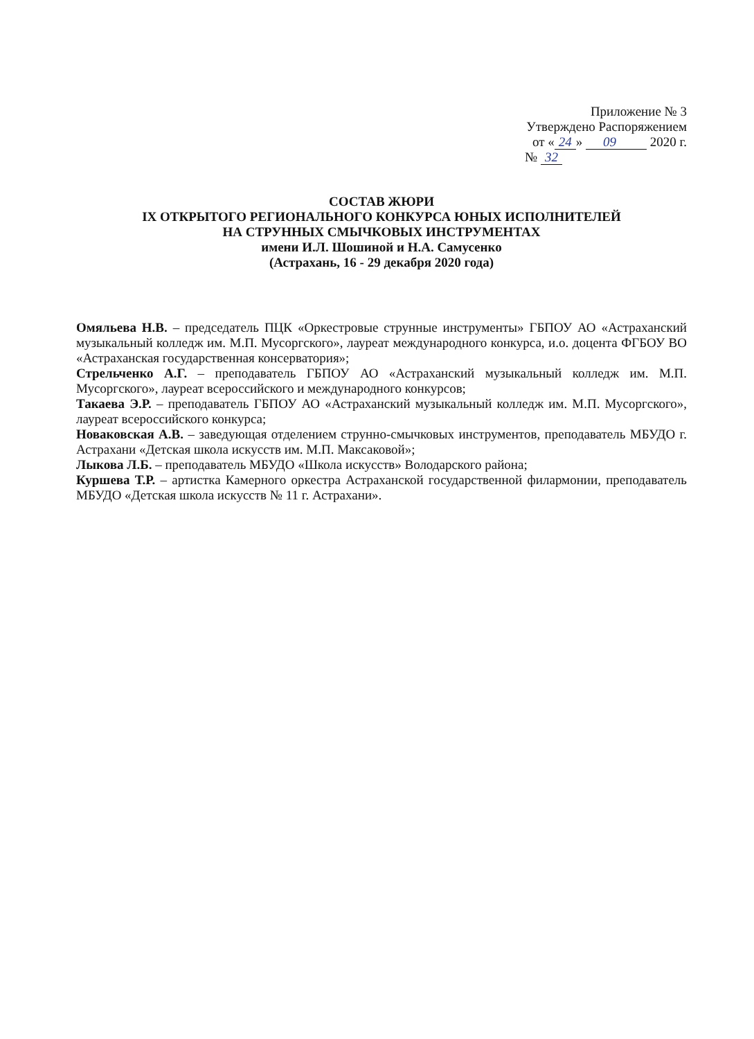Приложение № 3
Утверждено Распоряжением
от « 24 » 09 2020 г.
№ 32
СОСТАВ ЖЮРИ
IX ОТКРЫТОГО РЕГИОНАЛЬНОГО КОНКУРСА ЮНЫХ ИСПОЛНИТЕЛЕЙ
НА СТРУННЫХ СМЫЧКОВЫХ ИНСТРУМЕНТАХ
имени И.Л. Шошиной и Н.А. Самусенко
(Астрахань, 16 - 29 декабря 2020 года)
Омяльева Н.В. – председатель ПЦК «Оркестровые струнные инструменты» ГБПОУ АО «Астраханский музыкальный колледж им. М.П. Мусоргского», лауреат международного конкурса, и.о. доцента ФГБОУ ВО «Астраханская государственная консерватория»;
Стрельченко А.Г. – преподаватель ГБПОУ АО «Астраханский музыкальный колледж им. М.П. Мусоргского», лауреат всероссийского и международного конкурсов;
Такаева Э.Р. – преподаватель ГБПОУ АО «Астраханский музыкальный колледж им. М.П. Мусоргского», лауреат всероссийского конкурса;
Новаковская А.В. – заведующая отделением струнно-смычковых инструментов, преподаватель МБУДО г. Астрахани «Детская школа искусств им. М.П. Максаковой»;
Лыкова Л.Б. – преподаватель МБУДО «Школа искусств» Володарского района;
Куршева Т.Р. – артистка Камерного оркестра Астраханской государственной филармонии, преподаватель МБУДО «Детская школа искусств № 11 г. Астрахани».